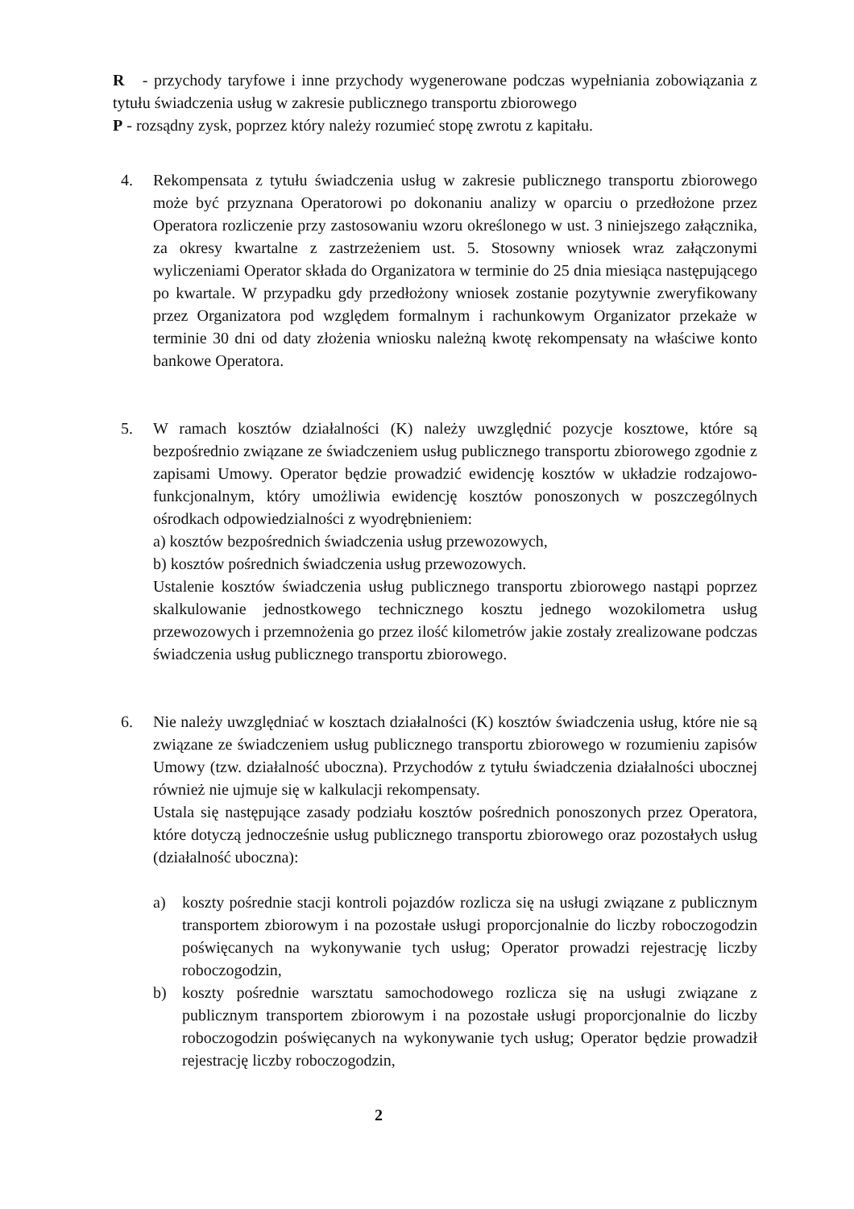R - przychody taryfowe i inne przychody wygenerowane podczas wypełniania zobowiązania z tytułu świadczenia usług w zakresie publicznego transportu zbiorowego
P - rozsądny zysk, poprzez który należy rozumieć stopę zwrotu z kapitału.
4. Rekompensata z tytułu świadczenia usług w zakresie publicznego transportu zbiorowego może być przyznana Operatorowi po dokonaniu analizy w oparciu o przedłożone przez Operatora rozliczenie przy zastosowaniu wzoru określonego w ust. 3 niniejszego załącznika, za okresy kwartalne z zastrzeżeniem ust. 5. Stosowny wniosek wraz załączonymi wyliczeniami Operator składa do Organizatora w terminie do 25 dnia miesiąca następującego po kwartale. W przypadku gdy przedłożony wniosek zostanie pozytywnie zweryfikowany przez Organizatora pod względem formalnym i rachunkowym Organizator przekaże w terminie 30 dni od daty złożenia wniosku należną kwotę rekompensaty na właściwe konto bankowe Operatora.
5. W ramach kosztów działalności (K) należy uwzględnić pozycje kosztowe, które są bezpośrednio związane ze świadczeniem usług publicznego transportu zbiorowego zgodnie z zapisami Umowy. Operator będzie prowadzić ewidencję kosztów w układzie rodzajowo-funkcjonalnym, który umożliwia ewidencję kosztów ponoszonych w poszczególnych ośrodkach odpowiedzialności z wyodrębnieniem:
a) kosztów bezpośrednich świadczenia usług przewozowych,
b) kosztów pośrednich świadczenia usług przewozowych.
Ustalenie kosztów świadczenia usług publicznego transportu zbiorowego nastąpi poprzez skalkulowanie jednostkowego technicznego kosztu jednego wozokilometra usług przewozowych i przemnożenia go przez ilość kilometrów jakie zostały zrealizowane podczas świadczenia usług publicznego transportu zbiorowego.
6. Nie należy uwzględniać w kosztach działalności (K) kosztów świadczenia usług, które nie są związane ze świadczeniem usług publicznego transportu zbiorowego w rozumieniu zapisów Umowy (tzw. działalność uboczna). Przychodów z tytułu świadczenia działalności ubocznej również nie ujmuje się w kalkulacji rekompensaty.
Ustala się następujące zasady podziału kosztów pośrednich ponoszonych przez Operatora, które dotyczą jednocześnie usług publicznego transportu zbiorowego oraz pozostałych usług (działalność uboczna):
a) koszty pośrednie stacji kontroli pojazdów rozlicza się na usługi związane z publicznym transportem zbiorowym i na pozostałe usługi proporcjonalnie do liczby roboczogodzin poświęcanych na wykonywanie tych usług; Operator prowadzi rejestrację liczby roboczogodzin,
b) koszty pośrednie warsztatu samochodowego rozlicza się na usługi związane z publicznym transportem zbiorowym i na pozostałe usługi proporcjonalnie do liczby roboczogodzin poświęcanych na wykonywanie tych usług; Operator będzie prowadził rejestrację liczby roboczogodzin,
2